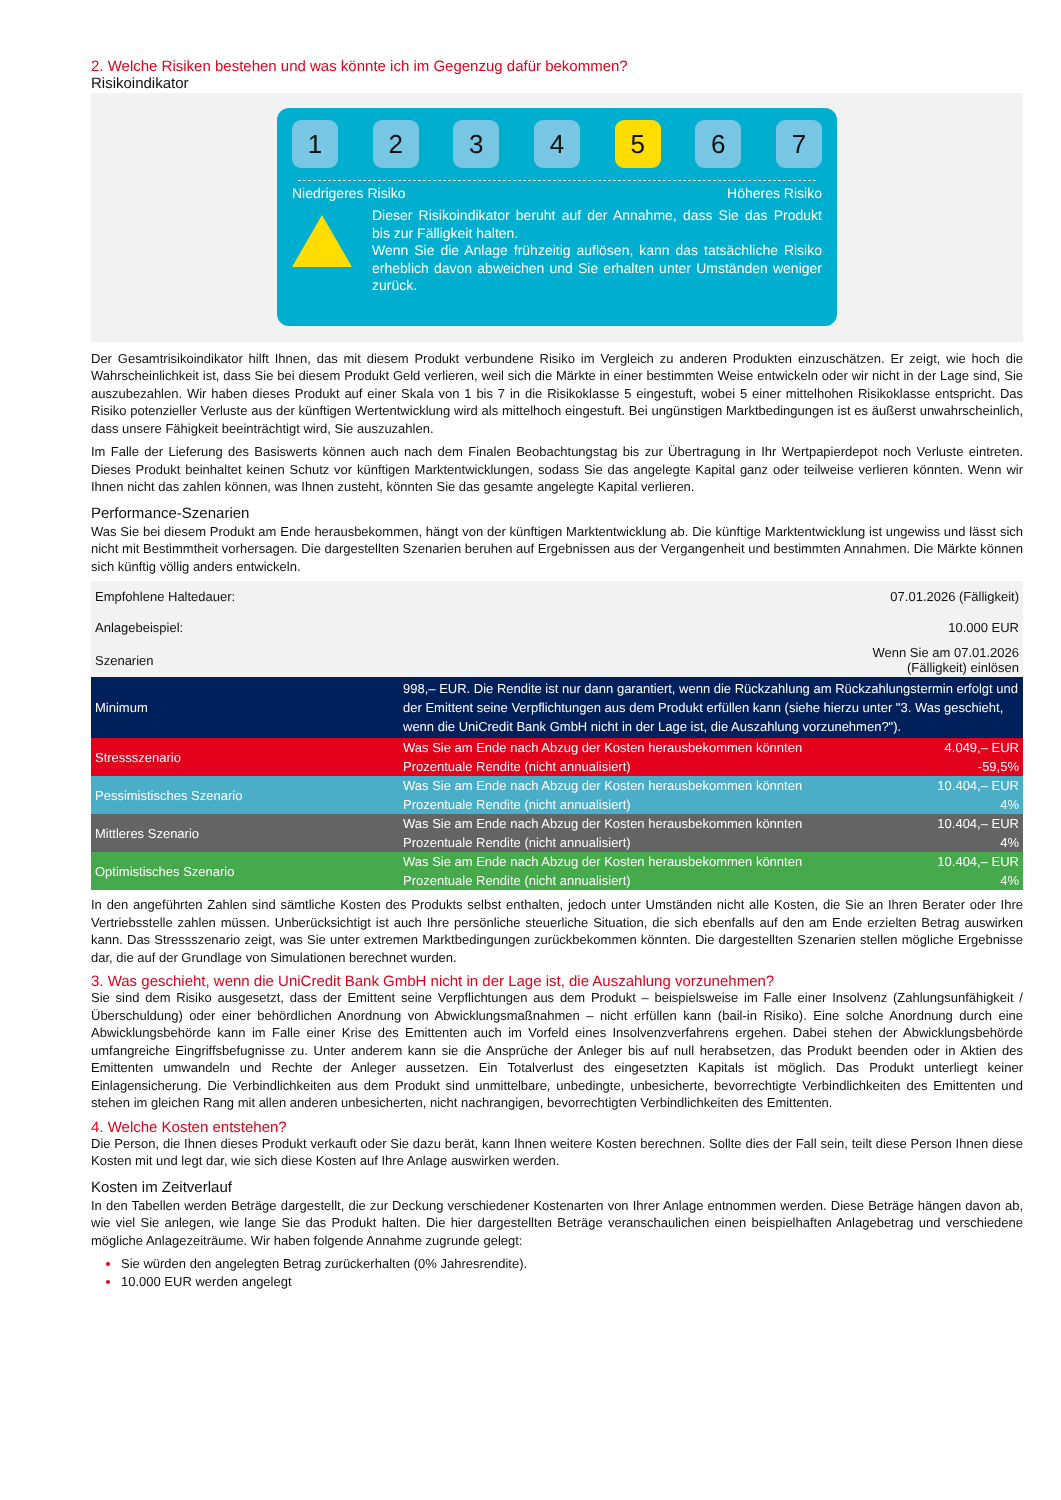2. Welche Risiken bestehen und was könnte ich im Gegenzug dafür bekommen?
Risikoindikator
1 2 3 4 5 6 7
Niedrigeres Risiko Höheres Risiko
Dieser Risikoindikator beruht auf der Annahme, dass Sie das Produkt bis zur Fälligkeit halten.
Wenn Sie die Anlage frühzeitig auflösen, kann das tatsächliche Risiko erheblich davon abweichen und Sie erhalten unter Umständen weniger zurück.
Der Gesamtrisikoindikator hilft Ihnen, das mit diesem Produkt verbundene Risiko im Vergleich zu anderen Produkten einzuschätzen. Er zeigt, wie hoch die Wahrscheinlichkeit ist, dass Sie bei diesem Produkt Geld verlieren, weil sich die Märkte in einer bestimmten Weise entwickeln oder wir nicht in der Lage sind, Sie auszubezahlen. Wir haben dieses Produkt auf einer Skala von 1 bis 7 in die Risikoklasse 5 eingestuft, wobei 5 einer mittelhohen Risikoklasse entspricht. Das Risiko potenzieller Verluste aus der künftigen Wertentwicklung wird als mittelhoch eingestuft. Bei ungünstigen Marktbedingungen ist es äußerst unwahrscheinlich, dass unsere Fähigkeit beeinträchtigt wird, Sie auszuzahlen.
Im Falle der Lieferung des Basiswerts können auch nach dem Finalen Beobachtungstag bis zur Übertragung in Ihr Wertpapierdepot noch Verluste eintreten. Dieses Produkt beinhaltet keinen Schutz vor künftigen Marktentwicklungen, sodass Sie das angelegte Kapital ganz oder teilweise verlieren könnten. Wenn wir Ihnen nicht das zahlen können, was Ihnen zusteht, könnten Sie das gesamte angelegte Kapital verlieren.
Performance-Szenarien
Was Sie bei diesem Produkt am Ende herausbekommen, hängt von der künftigen Marktentwicklung ab. Die künftige Marktentwicklung ist ungewiss und lässt sich nicht mit Bestimmtheit vorhersagen. Die dargestellten Szenarien beruhen auf Ergebnissen aus der Vergangenheit und bestimmten Annahmen. Die Märkte können sich künftig völlig anders entwickeln.
| Empfohlene Haltedauer: | | 07.01.2026 (Fälligkeit) |
| Anlagebeispiel: | | 10.000 EUR |
| Szenarien | | Wenn Sie am 07.01.2026 (Fälligkeit) einlösen |
| Minimum | 998,– EUR. Die Rendite ist nur dann garantiert, wenn die Rückzahlung am Rückzahlungstermin erfolgt und der Emittent seine Verpflichtungen aus dem Produkt erfüllen kann (siehe hierzu unter "3. Was geschieht, wenn die UniCredit Bank GmbH nicht in der Lage ist, die Auszahlung vorzunehmen?"). | |
| Stressszenario | Was Sie am Ende nach Abzug der Kosten herausbekommen könnten | 4.049,– EUR |
| | Prozentuale Rendite (nicht annualisiert) | -59,5% |
| Pessimistisches Szenario | Was Sie am Ende nach Abzug der Kosten herausbekommen könnten | 10.404,– EUR |
| | Prozentuale Rendite (nicht annualisiert) | 4% |
| Mittleres Szenario | Was Sie am Ende nach Abzug der Kosten herausbekommen könnten | 10.404,– EUR |
| | Prozentuale Rendite (nicht annualisiert) | 4% |
| Optimistisches Szenario | Was Sie am Ende nach Abzug der Kosten herausbekommen könnten | 10.404,– EUR |
| | Prozentuale Rendite (nicht annualisiert) | 4% |
In den angeführten Zahlen sind sämtliche Kosten des Produkts selbst enthalten, jedoch unter Umständen nicht alle Kosten, die Sie an Ihren Berater oder Ihre Vertriebsstelle zahlen müssen. Unberücksichtigt ist auch Ihre persönliche steuerliche Situation, die sich ebenfalls auf den am Ende erzielten Betrag auswirken kann. Das Stressszenario zeigt, was Sie unter extremen Marktbedingungen zurückbekommen könnten. Die dargestellten Szenarien stellen mögliche Ergebnisse dar, die auf der Grundlage von Simulationen berechnet wurden.
3. Was geschieht, wenn die UniCredit Bank GmbH nicht in der Lage ist, die Auszahlung vorzunehmen?
Sie sind dem Risiko ausgesetzt, dass der Emittent seine Verpflichtungen aus dem Produkt – beispielsweise im Falle einer Insolvenz (Zahlungsunfähigkeit / Überschuldung) oder einer behördlichen Anordnung von Abwicklungsmaßnahmen – nicht erfüllen kann (bail-in Risiko). Eine solche Anordnung durch eine Abwicklungsbehörde kann im Falle einer Krise des Emittenten auch im Vorfeld eines Insolvenzverfahrens ergehen. Dabei stehen der Abwicklungsbehörde umfangreiche Eingriffsbefugnisse zu. Unter anderem kann sie die Ansprüche der Anleger bis auf null herabsetzen, das Produkt beenden oder in Aktien des Emittenten umwandeln und Rechte der Anleger aussetzen. Ein Totalverlust des eingesetzten Kapitals ist möglich. Das Produkt unterliegt keiner Einlagensicherung. Die Verbindlichkeiten aus dem Produkt sind unmittelbare, unbedingte, unbesicherte, bevorrechtigte Verbindlichkeiten des Emittenten und stehen im gleichen Rang mit allen anderen unbesicherten, nicht nachrangigen, bevorrechtigten Verbindlichkeiten des Emittenten.
4. Welche Kosten entstehen?
Die Person, die Ihnen dieses Produkt verkauft oder Sie dazu berät, kann Ihnen weitere Kosten berechnen. Sollte dies der Fall sein, teilt diese Person Ihnen diese Kosten mit und legt dar, wie sich diese Kosten auf Ihre Anlage auswirken werden.
Kosten im Zeitverlauf
In den Tabellen werden Beträge dargestellt, die zur Deckung verschiedener Kostenarten von Ihrer Anlage entnommen werden. Diese Beträge hängen davon ab, wie viel Sie anlegen, wie lange Sie das Produkt halten. Die hier dargestellten Beträge veranschaulichen einen beispielhaften Anlagebetrag und verschiedene mögliche Anlagezeiträume. Wir haben folgende Annahme zugrunde gelegt:
Sie würden den angelegten Betrag zurückerhalten (0% Jahresrendite).
10.000 EUR werden angelegt